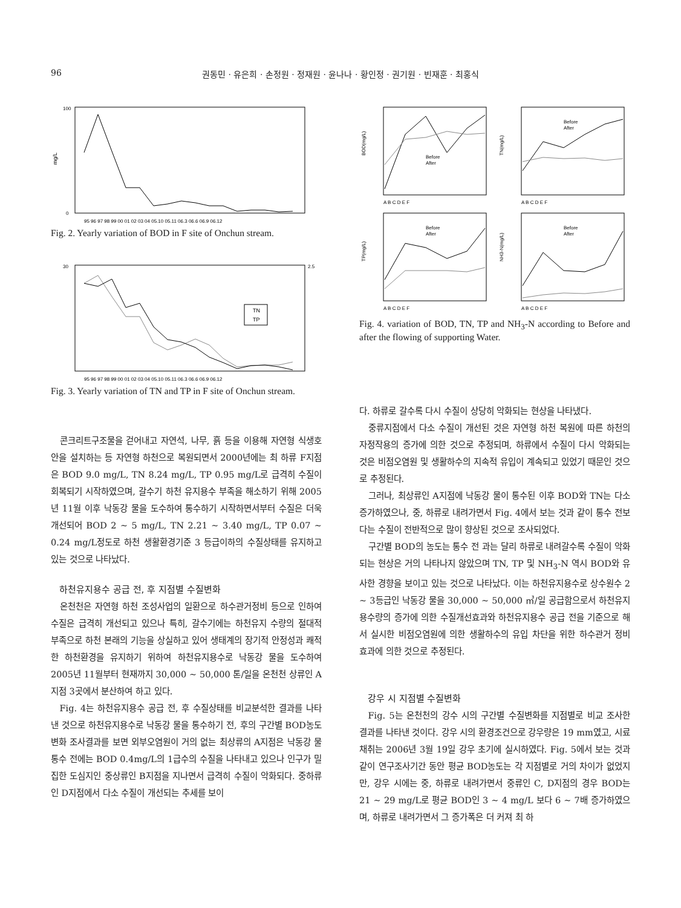96 권동민 · 유은희 · 손정원 · 정재원 · 윤나나 · 황인정 · 권기원 · 빈재훈 · 최홍식
mg/L
100
0
95 96 97 98 99 00 01 02 03 04 05.10 05.11 06.3 06.6 06.9 06.12
Fig. 2. Yearly variation of BOD in F site of Onchun stream.
30
2.5
TN
TP
95 96 97 98 99 00 01 02 03 04 05.10 05.11 06.3 06.6 06.9 06.12
Fig. 3. Yearly variation of TN and TP in F site of Onchun stream.
콘크리트구조물을 걷어내고 자연석, 나무, 흙 등을 이용해 자연형 식생호안을 설치하는 등 자연형 하천으로 복원되면서 2000년에는 최 하류 F지점은 BOD 9.0 mg/L, TN 8.24 mg/L, TP 0.95 mg/L로 급격히 수질이 회복되기 시작하였으며, 갈수기 하천 유지용수 부족을 해소하기 위해 2005년 11월 이후 낙동강 물을 도수하여 통수하기 시작하면서부터 수질은 더욱 개선되어 BOD 2 ~ 5 mg/L, TN 2.21 ~ 3.40 mg/L, TP 0.07 ~ 0.24 mg/L정도로 하천 생활환경기준 3 등급이하의 수질상태를 유지하고 있는 것으로 나타났다.
하천유지용수 공급 전, 후 지점별 수질변화
온천천은 자연형 하천 조성사업의 일환으로 하수관거정비 등으로 인하여 수질은 급격히 개선되고 있으나 특히, 갈수기에는 하천유지 수량의 절대적 부족으로 하천 본래의 기능을 상실하고 있어 생태계의 장기적 안정성과 쾌적한 하천환경을 유지하기 위하여 하천유지용수로 낙동강 물을 도수하여 2005년 11월부터 현재까지 30,000 ~ 50,000 톤/일을 온천천 상류인 A지점 3곳에서 분산하여 하고 있다.
Fig. 4는 하천유지용수 공급 전, 후 수질상태를 비교분석한 결과를 나타낸 것으로 하천유지용수로 낙동강 물을 통수하기 전, 후의 구간별 BOD농도 변화 조사결과를 보면 외부오염원이 거의 없는 최상류의 A지점은 낙동강 물 통수 전에는 BOD 0.4mg/L의 1급수의 수질을 나타내고 있으나 인구가 밀집한 도심지인 중상류인 B지점을 지나면서 급격히 수질이 악화되다. 중하류인 D지점에서 다소 수질이 개선되는 추세를 보이
BOD(mg/L)
Before
After
A B C D E F
TN(mg/L)
Before
After
A B C D E F
TP(mg/L)
Before
After
A B C D E F
NH3-N(mg/L)
Before
After
A B C D E F
Fig. 4. variation of BOD, TN, TP and NH<sub>3</sub>-N according to Before and after the flowing of supporting Water.
다. 하류로 갈수록 다시 수질이 상당히 악화되는 현상을 나타냈다.
중류지점에서 다소 수질이 개선된 것은 자연형 하천 복원에 따른 하천의 자정작용의 증가에 의한 것으로 추정되며, 하류에서 수질이 다시 악화되는 것은 비점오염원 및 생활하수의 지속적 유입이 계속되고 있었기 때문인 것으로 추정된다.
그러나, 최상류인 A지점에 낙동강 물이 통수된 이후 BOD와 TN는 다소 증가하였으나, 중, 하류로 내려가면서 Fig. 4에서 보는 것과 같이 통수 전보다는 수질이 전반적으로 많이 향상된 것으로 조사되었다.
구간별 BOD의 농도는 통수 전 과는 달리 하류로 내려갈수록 수질이 악화되는 현상은 거의 나타나지 않았으며 TN, TP 및 NH<sub>3</sub>-N 역시 BOD와 유사한 경향을 보이고 있는 것으로 나타났다. 이는 하천유지용수로 상수원수 2 ~ 3등급인 낙동강 물을 30,000 ~ 50,000 ㎥/일 공급함으로서 하천유지용수량의 증가에 의한 수질개선효과와 하천유지용수 공급 전을 기준으로 해서 실시한 비점오염원에 의한 생활하수의 유입 차단을 위한 하수관거 정비 효과에 의한 것으로 추정된다.
강우 시 지점별 수질변화
Fig. 5는 온천천의 강수 시의 구간별 수질변화를 지점별로 비교 조사한 결과를 나타낸 것이다. 강우 시의 환경조건으로 강우량은 19 mm였고, 시료채취는 2006년 3월 19일 강우 초기에 실시하였다. Fig. 5에서 보는 것과 같이 연구조사기간 동안 평균 BOD농도는 각 지점별로 거의 차이가 없었지만, 강우 시에는 중, 하류로 내려가면서 중류인 C, D지점의 경우 BOD는 21 ~ 29 mg/L로 평균 BOD인 3 ~ 4 mg/L 보다 6 ~ 7배 증가하였으며, 하류로 내려가면서 그 증가폭은 더 커져 최 하